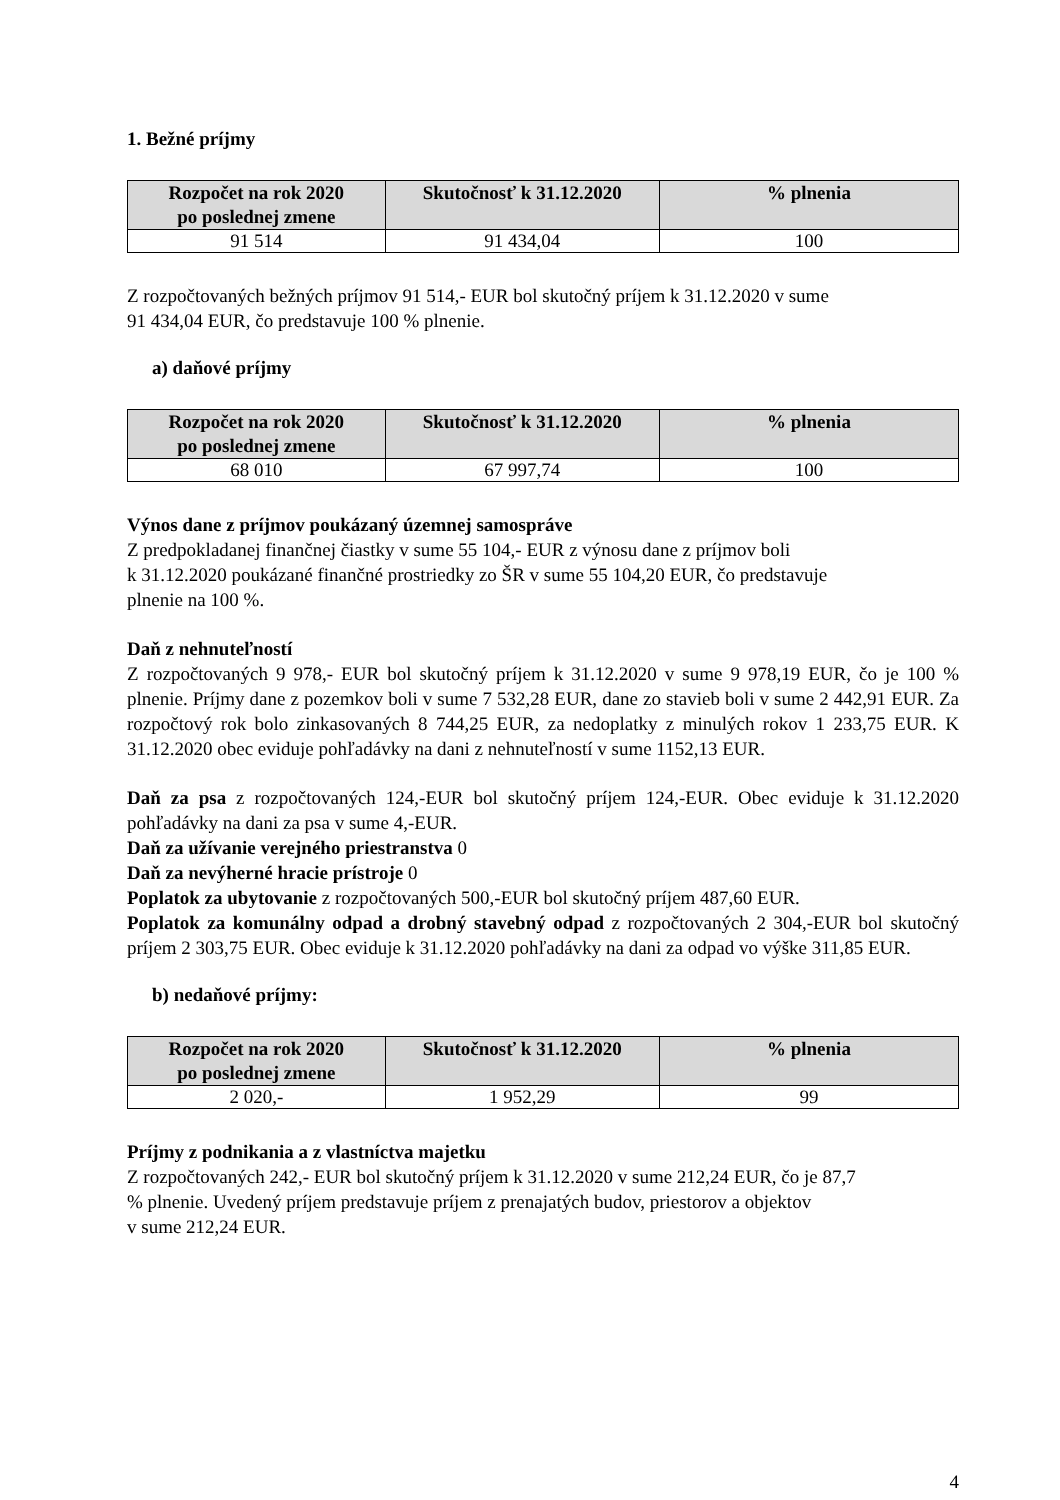1. Bežné príjmy
| Rozpočet na rok 2020 po poslednej zmene | Skutočnosť k 31.12.2020 | % plnenia |
| --- | --- | --- |
| 91 514 | 91 434,04 | 100 |
Z rozpočtovaných bežných príjmov 91 514,- EUR bol skutočný príjem k 31.12.2020 v sume
91 434,04 EUR, čo predstavuje 100 % plnenie.
a) daňové príjmy
| Rozpočet na rok 2020 po poslednej zmene | Skutočnosť k 31.12.2020 | % plnenia |
| --- | --- | --- |
| 68 010 | 67 997,74 | 100 |
Výnos dane z príjmov poukázaný územnej samospráve
Z predpokladanej finančnej čiastky v sume 55 104,- EUR z výnosu dane z príjmov boli
k 31.12.2020 poukázané finančné prostriedky zo ŠR v sume 55 104,20 EUR, čo predstavuje
plnenie na 100 %.
Daň z nehnuteľností
Z rozpočtovaných 9 978,- EUR bol skutočný príjem k 31.12.2020 v sume 9 978,19 EUR, čo je 100 % plnenie. Príjmy dane z pozemkov boli v sume 7 532,28 EUR, dane zo stavieb boli v sume 2 442,91 EUR. Za rozpočtový rok bolo zinkasovaných 8 744,25 EUR, za nedoplatky z minulých rokov 1 233,75 EUR. K 31.12.2020 obec eviduje pohľadávky na dani z nehnuteľností v sume 1152,13 EUR.
Daň za psa z rozpočtovaných 124,-EUR bol skutočný príjem 124,-EUR. Obec eviduje k 31.12.2020 pohľadávky na dani za psa v sume 4,-EUR.
Daň za užívanie verejného priestranstva 0
Daň za nevýherné hracie prístroje 0
Poplatok za ubytovanie z rozpočtovaných 500,-EUR bol skutočný príjem 487,60 EUR.
Poplatok za komunálny odpad a drobný stavebný odpad z rozpočtovaných 2 304,-EUR bol skutočný príjem 2 303,75 EUR. Obec eviduje k 31.12.2020 pohľadávky na dani za odpad vo výške 311,85 EUR.
b) nedaňové príjmy:
| Rozpočet na rok 2020 po poslednej zmene | Skutočnosť k 31.12.2020 | % plnenia |
| --- | --- | --- |
| 2 020,- | 1 952,29 | 99 |
Príjmy z podnikania a z vlastníctva majetku
Z rozpočtovaných 242,- EUR bol skutočný príjem k 31.12.2020 v sume 212,24 EUR, čo je 87,7
% plnenie. Uvedený príjem predstavuje príjem z prenajatých budov, priestorov a objektov
v sume 212,24 EUR.
4